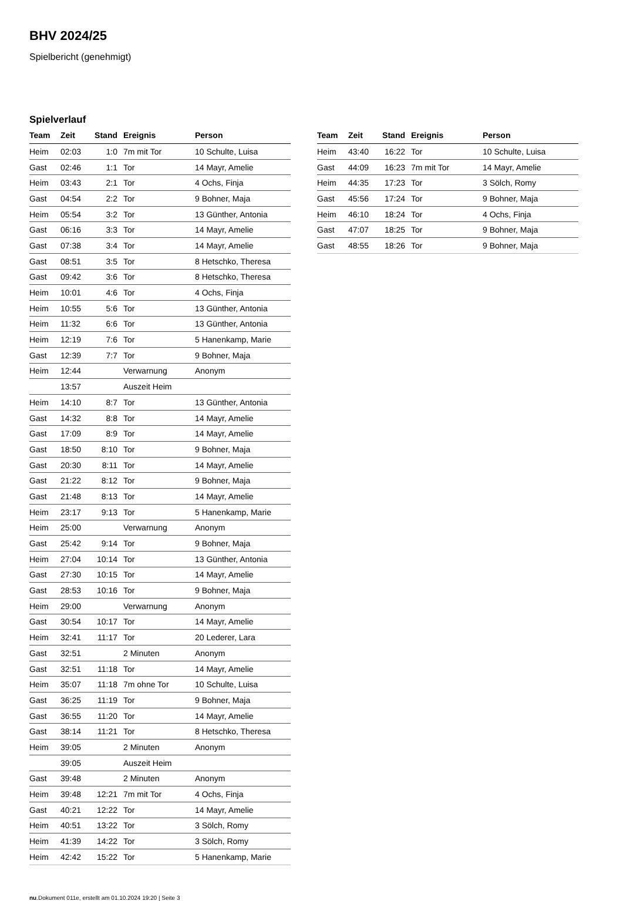BHV 2024/25
Spielbericht (genehmigt)
Spielverlauf
| Team | Zeit | Stand | Ereignis | Person |
| --- | --- | --- | --- | --- |
| Heim | 02:03 | 1:0 | 7m mit Tor | 10 Schulte, Luisa |
| Gast | 02:46 | 1:1 | Tor | 14 Mayr, Amelie |
| Heim | 03:43 | 2:1 | Tor | 4 Ochs, Finja |
| Gast | 04:54 | 2:2 | Tor | 9 Bohner, Maja |
| Heim | 05:54 | 3:2 | Tor | 13 Günther, Antonia |
| Gast | 06:16 | 3:3 | Tor | 14 Mayr, Amelie |
| Gast | 07:38 | 3:4 | Tor | 14 Mayr, Amelie |
| Gast | 08:51 | 3:5 | Tor | 8 Hetschko, Theresa |
| Gast | 09:42 | 3:6 | Tor | 8 Hetschko, Theresa |
| Heim | 10:01 | 4:6 | Tor | 4 Ochs, Finja |
| Heim | 10:55 | 5:6 | Tor | 13 Günther, Antonia |
| Heim | 11:32 | 6:6 | Tor | 13 Günther, Antonia |
| Heim | 12:19 | 7:6 | Tor | 5 Hanenkamp, Marie |
| Gast | 12:39 | 7:7 | Tor | 9 Bohner, Maja |
| Heim | 12:44 | | Verwarnung | Anonym |
| | 13:57 | | Auszeit Heim | |
| Heim | 14:10 | 8:7 | Tor | 13 Günther, Antonia |
| Gast | 14:32 | 8:8 | Tor | 14 Mayr, Amelie |
| Gast | 17:09 | 8:9 | Tor | 14 Mayr, Amelie |
| Gast | 18:50 | 8:10 | Tor | 9 Bohner, Maja |
| Gast | 20:30 | 8:11 | Tor | 14 Mayr, Amelie |
| Gast | 21:22 | 8:12 | Tor | 9 Bohner, Maja |
| Gast | 21:48 | 8:13 | Tor | 14 Mayr, Amelie |
| Heim | 23:17 | 9:13 | Tor | 5 Hanenkamp, Marie |
| Heim | 25:00 | | Verwarnung | Anonym |
| Gast | 25:42 | 9:14 | Tor | 9 Bohner, Maja |
| Heim | 27:04 | 10:14 | Tor | 13 Günther, Antonia |
| Gast | 27:30 | 10:15 | Tor | 14 Mayr, Amelie |
| Gast | 28:53 | 10:16 | Tor | 9 Bohner, Maja |
| Heim | 29:00 | | Verwarnung | Anonym |
| Gast | 30:54 | 10:17 | Tor | 14 Mayr, Amelie |
| Heim | 32:41 | 11:17 | Tor | 20 Lederer, Lara |
| Gast | 32:51 | | 2 Minuten | Anonym |
| Gast | 32:51 | 11:18 | Tor | 14 Mayr, Amelie |
| Heim | 35:07 | 11:18 | 7m ohne Tor | 10 Schulte, Luisa |
| Gast | 36:25 | 11:19 | Tor | 9 Bohner, Maja |
| Gast | 36:55 | 11:20 | Tor | 14 Mayr, Amelie |
| Gast | 38:14 | 11:21 | Tor | 8 Hetschko, Theresa |
| Heim | 39:05 | | 2 Minuten | Anonym |
| | 39:05 | | Auszeit Heim | |
| Gast | 39:48 | | 2 Minuten | Anonym |
| Heim | 39:48 | 12:21 | 7m mit Tor | 4 Ochs, Finja |
| Gast | 40:21 | 12:22 | Tor | 14 Mayr, Amelie |
| Heim | 40:51 | 13:22 | Tor | 3 Sölch, Romy |
| Heim | 41:39 | 14:22 | Tor | 3 Sölch, Romy |
| Heim | 42:42 | 15:22 | Tor | 5 Hanenkamp, Marie |
| Team | Zeit | Stand | Ereignis | Person |
| --- | --- | --- | --- | --- |
| Heim | 43:40 | 16:22 | Tor | 10 Schulte, Luisa |
| Gast | 44:09 | 16:23 | 7m mit Tor | 14 Mayr, Amelie |
| Heim | 44:35 | 17:23 | Tor | 3 Sölch, Romy |
| Gast | 45:56 | 17:24 | Tor | 9 Bohner, Maja |
| Heim | 46:10 | 18:24 | Tor | 4 Ochs, Finja |
| Gast | 47:07 | 18:25 | Tor | 9 Bohner, Maja |
| Gast | 48:55 | 18:26 | Tor | 9 Bohner, Maja |
nu.Dokument 011e, erstellt am 01.10.2024 19:20 | Seite 3